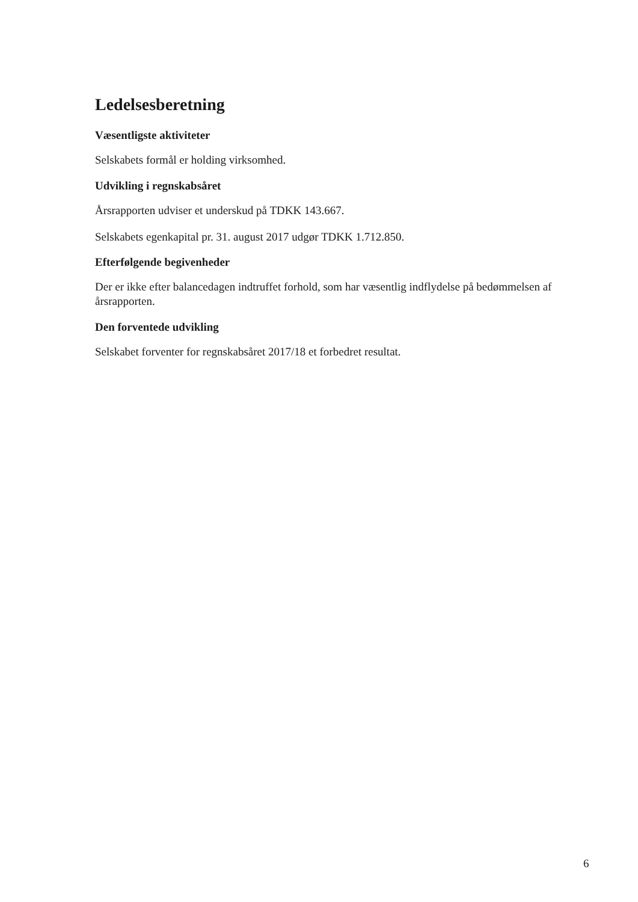Ledelsesberetning
Væsentligste aktiviteter
Selskabets formål er holding virksomhed.
Udvikling i regnskabsåret
Årsrapporten udviser et underskud på TDKK 143.667.
Selskabets egenkapital pr. 31. august 2017 udgør TDKK 1.712.850.
Efterfølgende begivenheder
Der er ikke efter balancedagen indtruffet forhold, som har væsentlig indflydelse på bedømmelsen af årsrapporten.
Den forventede udvikling
Selskabet forventer for regnskabsåret 2017/18 et forbedret resultat.
6